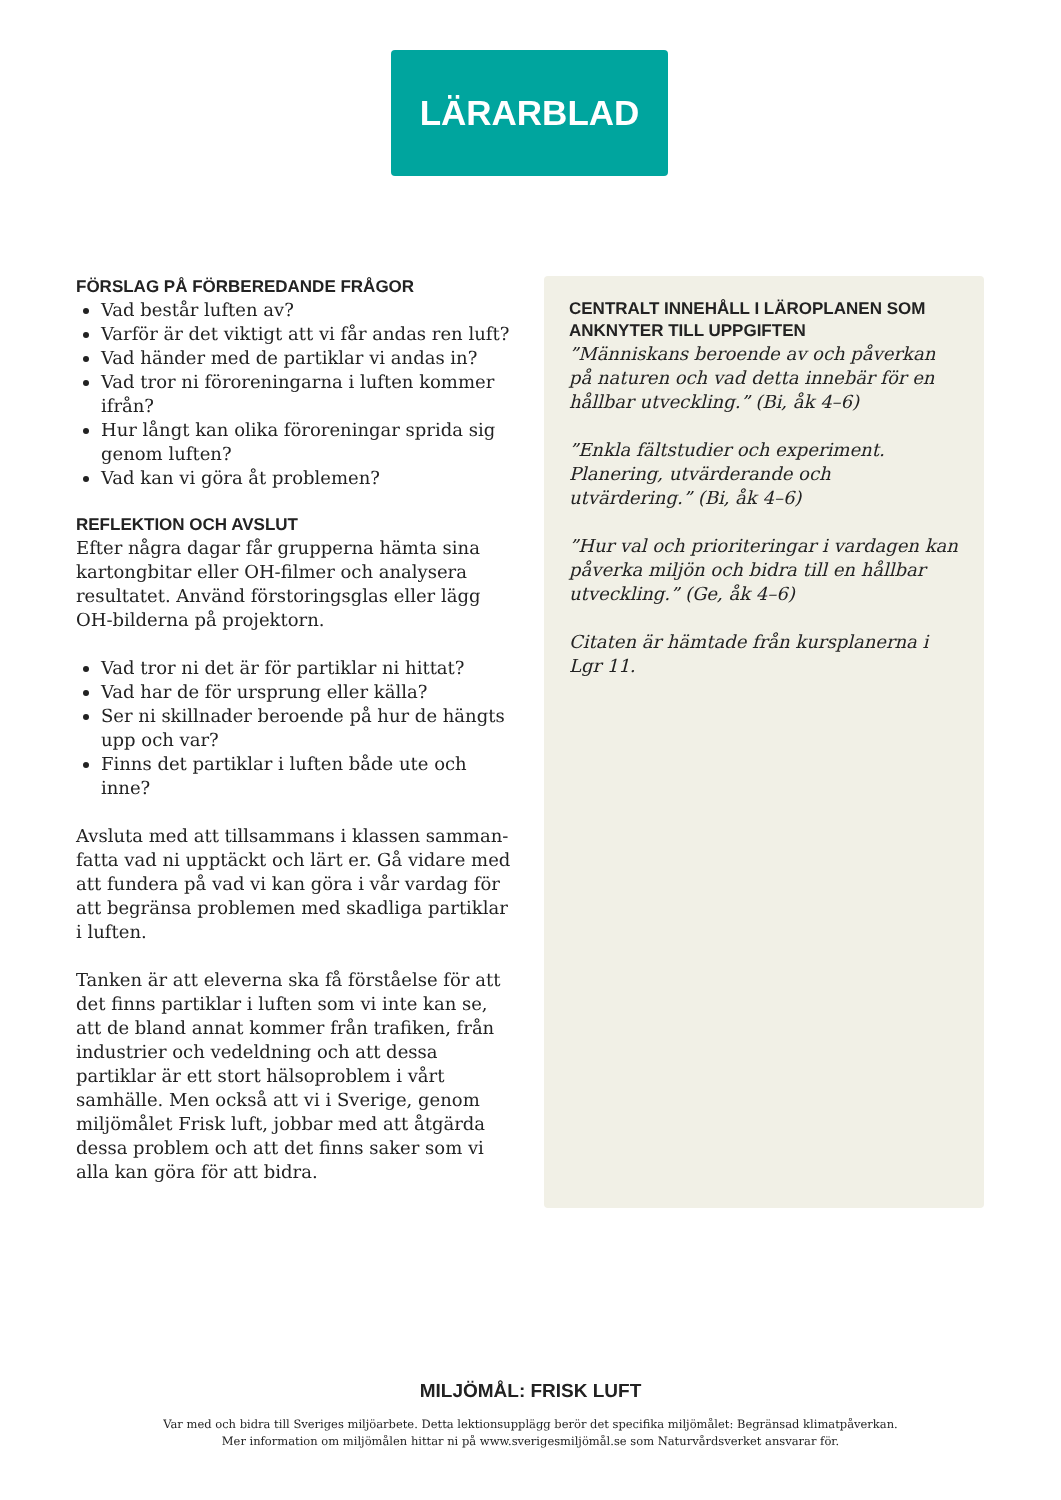LÄRARBLAD
FÖRSLAG PÅ FÖRBEREDANDE FRÅGOR
Vad består luften av?
Varför är det viktigt att vi får andas ren luft?
Vad händer med de partiklar vi andas in?
Vad tror ni föroreningarna i luften kommer ifrån?
Hur långt kan olika föroreningar sprida sig genom luften?
Vad kan vi göra åt problemen?
REFLEKTION OCH AVSLUT
Efter några dagar får grupperna hämta sina kartongbitar eller OH-filmer och analysera resultatet. Använd förstoringsglas eller lägg OH-bilderna på projektorn.
Vad tror ni det är för partiklar ni hittat?
Vad har de för ursprung eller källa?
Ser ni skillnader beroende på hur de hängts upp och var?
Finns det partiklar i luften både ute och inne?
Avsluta med att tillsammans i klassen samman-fatta vad ni upptäckt och lärt er. Gå vidare med att fundera på vad vi kan göra i vår vardag för att begränsa problemen med skadliga partiklar i luften.
Tanken är att eleverna ska få förståelse för att det finns partiklar i luften som vi inte kan se, att de bland annat kommer från trafiken, från industrier och vedeldning och att dessa partiklar är ett stort hälsoproblem i vårt samhälle. Men också att vi i Sverige, genom miljömålet Frisk luft, jobbar med att åtgärda dessa problem och att det finns saker som vi alla kan göra för att bidra.
CENTRALT INNEHÅLL I LÄROPLANEN SOM ANKNYTER TILL UPPGIFTEN
”Människans beroende av och påverkan på naturen och vad detta innebär för en hållbar utveckling.” (Bi, åk 4–6)
”Enkla fältstudier och experiment. Planering, utvärderande och utvärdering.” (Bi, åk 4–6)
”Hur val och prioriteringar i vardagen kan påverka miljön och bidra till en hållbar utveckling.” (Ge, åk 4–6)
Citaten är hämtade från kursplanerna i Lgr 11.
MILJÖMÅL: FRISK LUFT
Var med och bidra till Sveriges miljöarbete. Detta lektionsupplägg berör det specifika miljömålet: Begränsad klimatpåverkan.
Mer information om miljömålen hittar ni på www.sverigesmiljömål.se som Naturvårdsverket ansvarar för.